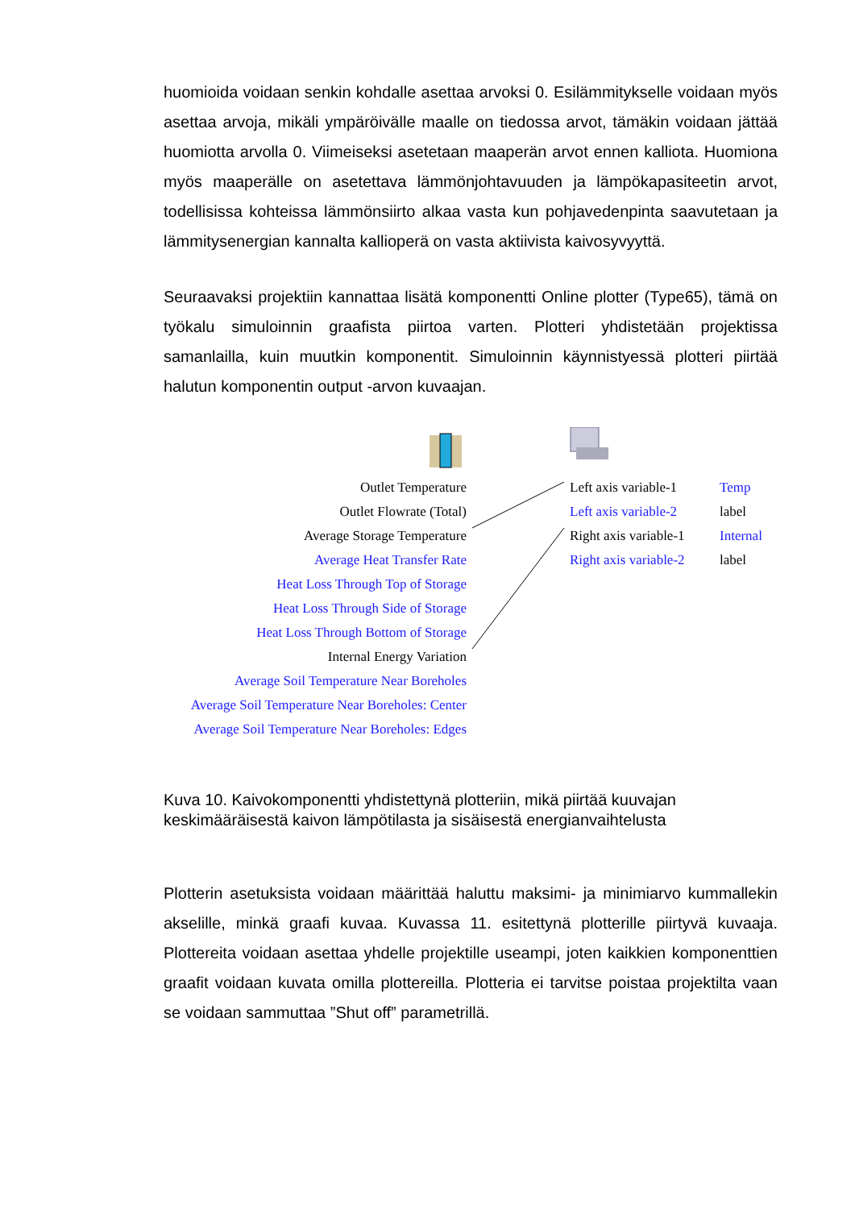huomioida voidaan senkin kohdalle asettaa arvoksi 0. Esilämmitykselle voidaan myös asettaa arvoja, mikäli ympäröivälle maalle on tiedossa arvot, tämäkin voidaan jättää huomiotta arvolla 0. Viimeiseksi asetetaan maaperän arvot ennen kalliota. Huomiona myös maaperälle on asetettava lämmönjohtavuuden ja lämpökapasiteetin arvot, todellisissa kohteissa lämmönsiirto alkaa vasta kun pohjavedenpinta saavutetaan ja lämmitysenergian kannalta kallioperä on vasta aktiivista kaivosyvyyttä.
Seuraavaksi projektiin kannattaa lisätä komponentti Online plotter (Type65), tämä on työkalu simuloinnin graafista piirtoa varten. Plotteri yhdistetään projektissa samanlailla, kuin muutkin komponentit. Simuloinnin käynnistyessä plotteri piirtää halutun komponentin output -arvon kuvaajan.
Outlet Temperature
Outlet Flowrate (Total)
Average Storage Temperature
Average Heat Transfer Rate
Heat Loss Through Top of Storage
Heat Loss Through Side of Storage
Heat Loss Through Bottom of Storage
Internal Energy Variation
Average Soil Temperature Near Boreholes
Average Soil Temperature Near Boreholes: Center
Average Soil Temperature Near Boreholes: Edges
Left axis variable-1
Left axis variable-2
Right axis variable-1
Right axis variable-2
Temp
label
Internal
label
Kuva 10. Kaivokomponentti yhdistettynä plotteriin, mikä piirtää kuuvajan keskimääräisestä kaivon lämpötilasta ja sisäisestä energianvaihtelusta
Plotterin asetuksista voidaan määrittää haluttu maksimi- ja minimiarvo kummallekin akselille, minkä graafi kuvaa. Kuvassa 11. esitettynä plotterille piirtyvä kuvaaja. Plottereita voidaan asettaa yhdelle projektille useampi, joten kaikkien komponenttien graafit voidaan kuvata omilla plottereilla. Plotteria ei tarvitse poistaa projektilta vaan se voidaan sammuttaa ”Shut off” parametrillä.